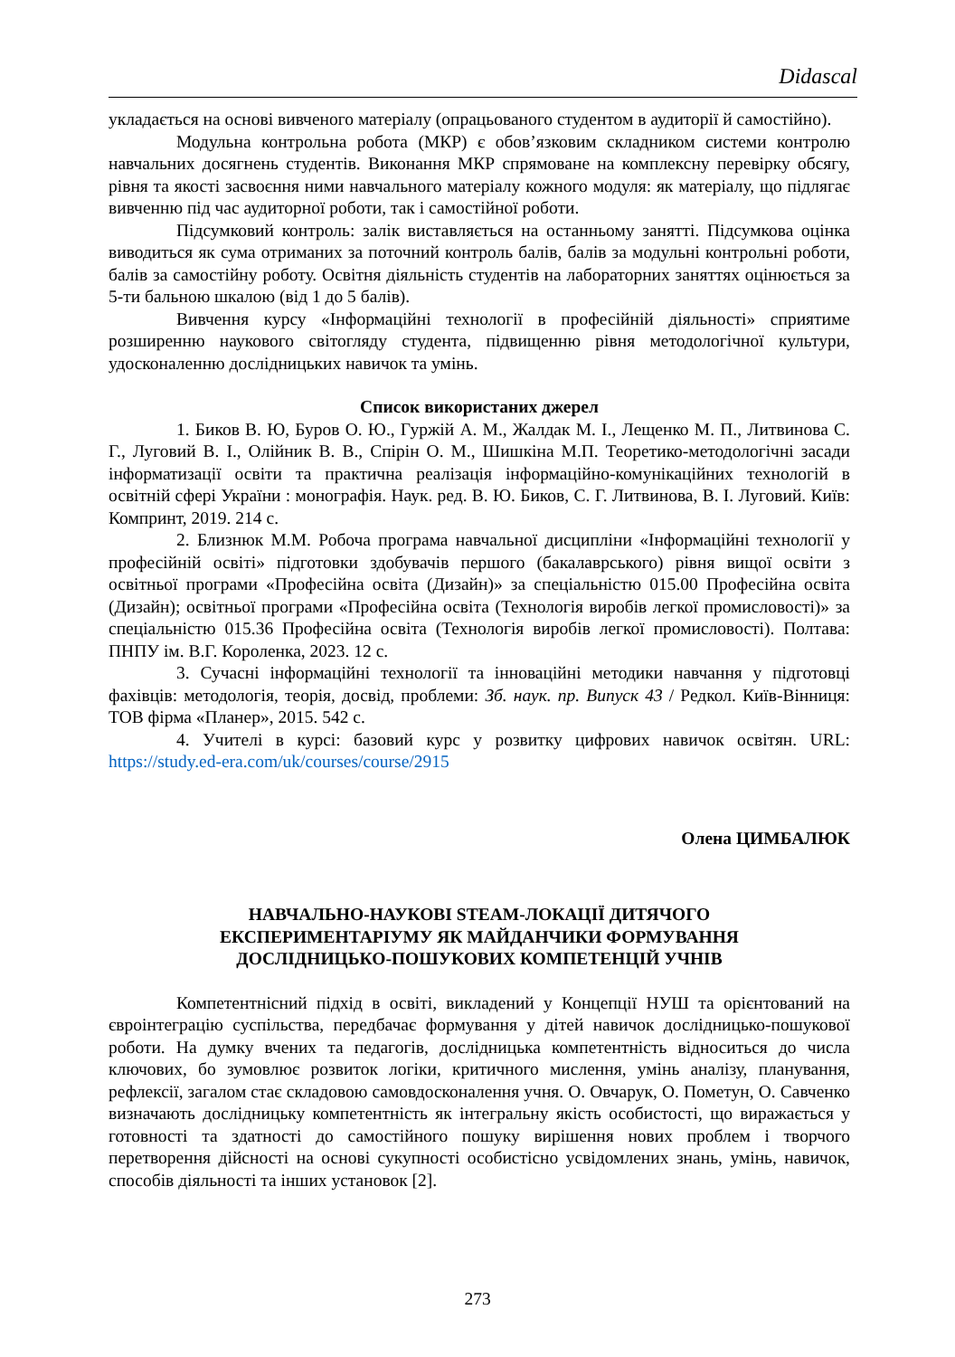Didascal
укладається на основі вивченого матеріалу (опрацьованого студентом в аудиторії й самостійно).
Модульна контрольна робота (МКР) є обов’язковим складником системи контролю навчальних досягнень студентів. Виконання МКР спрямоване на комплексну перевірку обсягу, рівня та якості засвоєння ними навчального матеріалу кожного модуля: як матеріалу, що підлягає вивченню під час аудиторної роботи, так і самостійної роботи.
Підсумковий контроль: залік виставляється на останньому занятті. Підсумкова оцінка виводиться як сума отриманих за поточний контроль балів, балів за модульні контрольні роботи, балів за самостійну роботу. Освітня діяльність студентів на лабораторних заняттях оцінюється за 5-ти бальною шкалою (від 1 до 5 балів).
Вивчення курсу «Інформаційні технології в професійній діяльності» сприятиме розширенню наукового світогляду студента, підвищенню рівня методологічної культури, удосконаленню дослідницьких навичок та умінь.
Список використаних джерел
1. Биков В. Ю, Буров О. Ю., Гуржій А. М., Жалдак М. І., Лещенко М. П., Литвинова С. Г., Луговий В. І., Олійник В. В., Спірін О. М., Шишкіна М.П. Теоретико-методологічні засади інформатизації освіти та практична реалізація інформаційно-комунікаційних технологій в освітній сфері України : монографія. Наук. ред. В. Ю. Биков, С. Г. Литвинова, В. І. Луговий. Київ: Компринт, 2019. 214 с.
2. Близнюк М.М. Робоча програма навчальної дисципліни «Інформаційні технології у професійній освіті» підготовки здобувачів першого (бакалаврського) рівня вищої освіти з освітньої програми «Професійна освіта (Дизайн)» за спеціальністю 015.00 Професійна освіта (Дизайн); освітньої програми «Професійна освіта (Технологія виробів легкої промисловості)» за спеціальністю 015.36 Професійна освіта (Технологія виробів легкої промисловості). Полтава: ПНПУ ім. В.Г. Короленка, 2023. 12 с.
3. Сучасні інформаційні технології та інноваційні методики навчання у підготовці фахівців: методологія, теорія, досвід, проблеми: Зб. наук. пр. Випуск 43 / Редкол. Київ-Вінниця: ТОВ фірма «Планер», 2015. 542 с.
4. Учителі в курсі: базовий курс у розвитку цифрових навичок освітян. URL: https://study.ed-era.com/uk/courses/course/2915
Олена ЦИМБАЛЮК
НАВЧАЛЬНО-НАУКОВІ STEAM-ЛОКАЦІЇ ДИТЯЧОГО
ЕКСПЕРИМЕНТАРІУМУ ЯК МАЙДАНЧИКИ ФОРМУВАННЯ
ДОСЛІДНИЦЬКО-ПОШУКОВИХ КОМПЕТЕНЦІЙ УЧНІВ
Компетентнісний підхід в освіті, викладений у Концепції НУШ та орієнтований на євроінтеграцію суспільства, передбачає формування у дітей навичок дослідницько-пошукової роботи. На думку вчених та педагогів, дослідницька компетентність відноситься до числа ключових, бо зумовлює розвиток логіки, критичного мислення, умінь аналізу, планування, рефлексії, загалом стає складовою самовдосконалення учня. О. Овчарук, О. Пометун, О. Савченко визначають дослідницьку компетентність як інтегральну якість особистості, що виражається у готовності та здатності до самостійного пошуку вирішення нових проблем і творчого перетворення дійсності на основі сукупності особистісно усвідомлених знань, умінь, навичок, способів діяльності та інших установок [2].
273